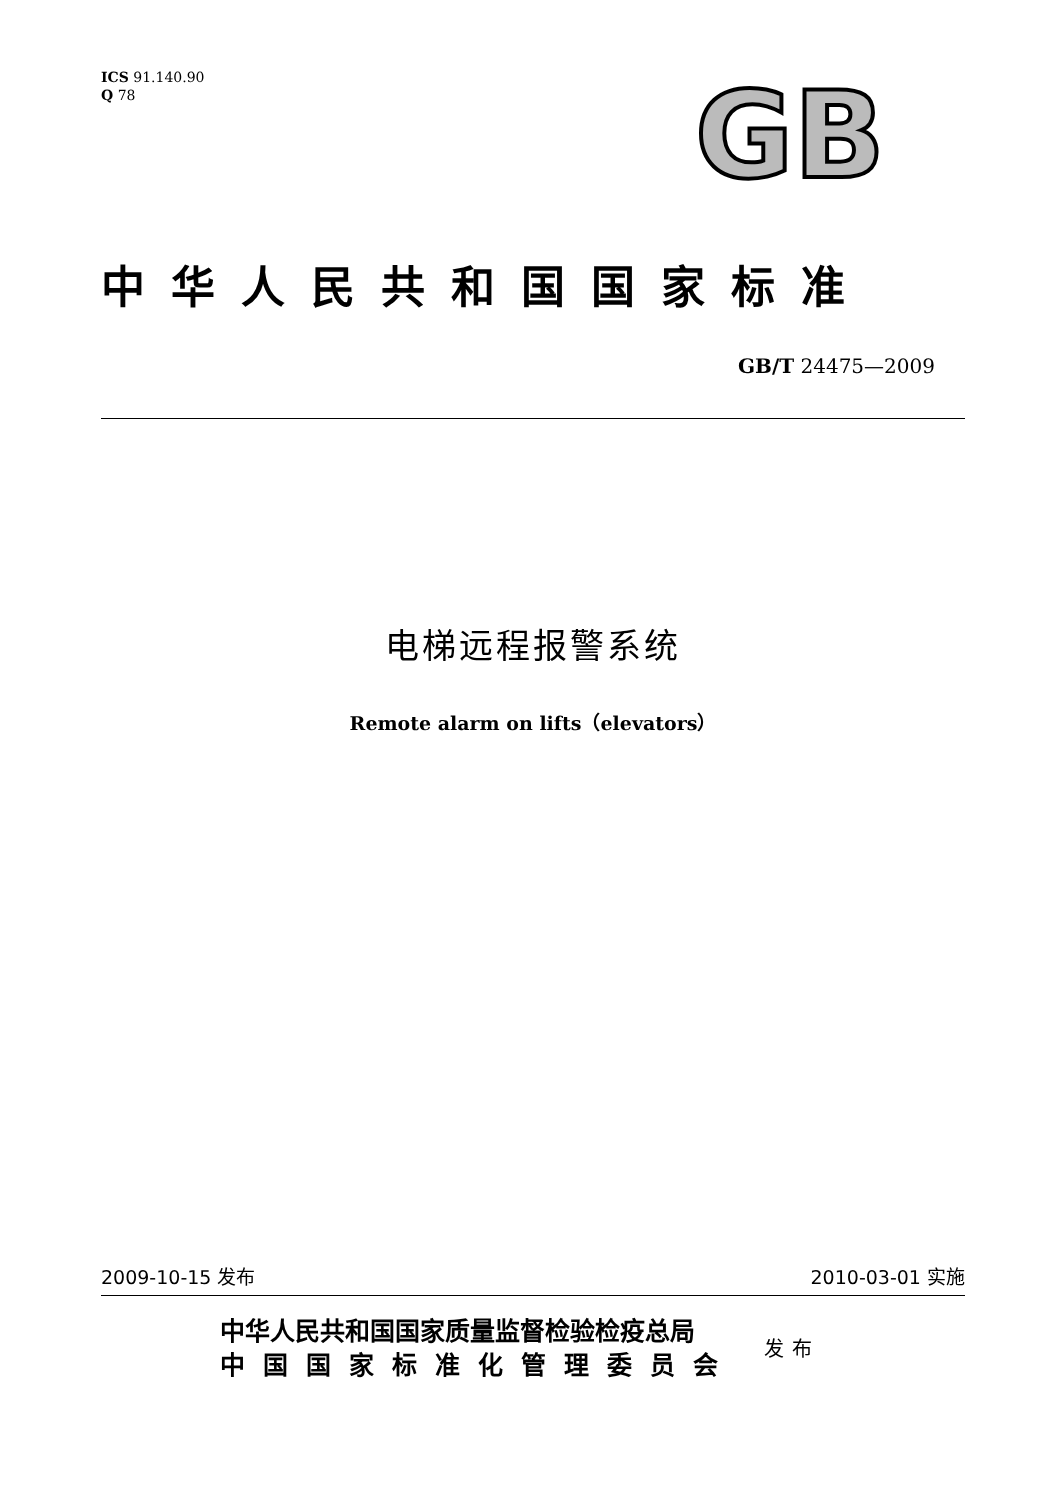ICS 91.140.90
Q 78
GB
中华人民共和国国家标准
GB/T 24475—2009
电梯远程报警系统
Remote alarm on lifts（elevators）
2009-10-15 发布 2010-03-01 实施
中华人民共和国国家质量监督检验检疫总局
中国国家标准化管理委员会
发布